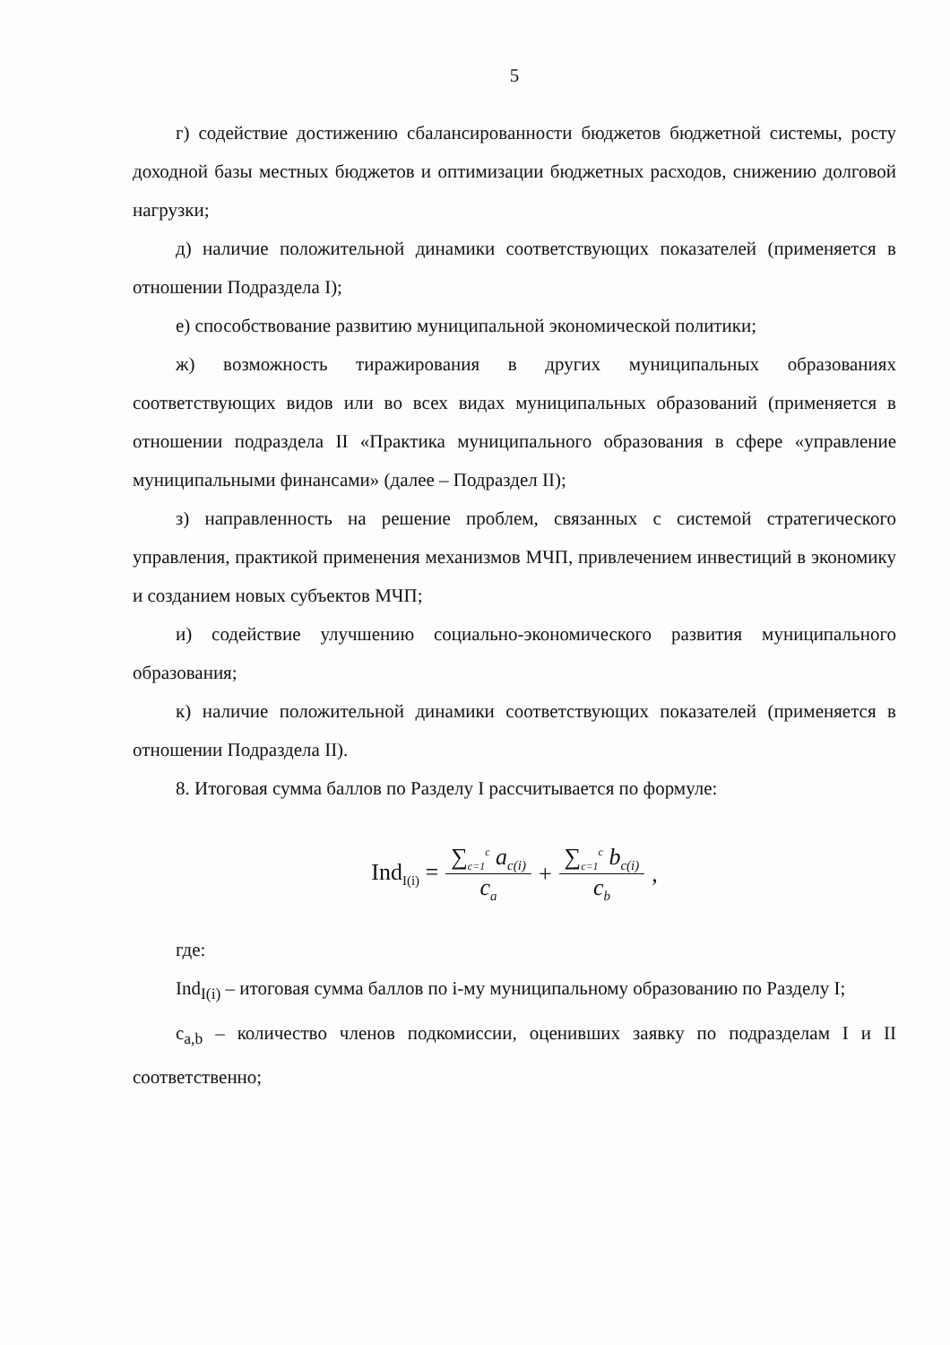5
г) содействие достижению сбалансированности бюджетов бюджетной системы, росту доходной базы местных бюджетов и оптимизации бюджетных расходов, снижению долговой нагрузки;
д) наличие положительной динамики соответствующих показателей (применяется в отношении Подраздела I);
е) способствование развитию муниципальной экономической политики;
ж) возможность тиражирования в других муниципальных образованиях соответствующих видов или во всех видах муниципальных образований (применяется в отношении подраздела II «Практика муниципального образования в сфере «управление муниципальными финансами» (далее – Подраздел II);
з) направленность на решение проблем, связанных с системой стратегического управления, практикой применения механизмов МЧП, привлечением инвестиций в экономику и созданием новых субъектов МЧП;
и) содействие улучшению социально-экономического развития муниципального образования;
к) наличие положительной динамики соответствующих показателей (применяется в отношении Подраздела II).
8. Итоговая сумма баллов по Разделу I рассчитывается по формуле:
Ind<sub>I(i)</sub> = ∑<sub>c=1</sub><sup>c</sup> a<sub>c(i)</sub> c<sub>a</sub> + ∑<sub>c=1</sub><sup>c</sup> b<sub>c(i)</sub> c<sub>b</sub>,
где:
Ind<sub>I(i)</sub> – итоговая сумма баллов по i-му муниципальному образованию по Разделу I;
c<sub>a,b</sub> – количество членов подкомиссии, оценивших заявку по подразделам I и II соответственно;